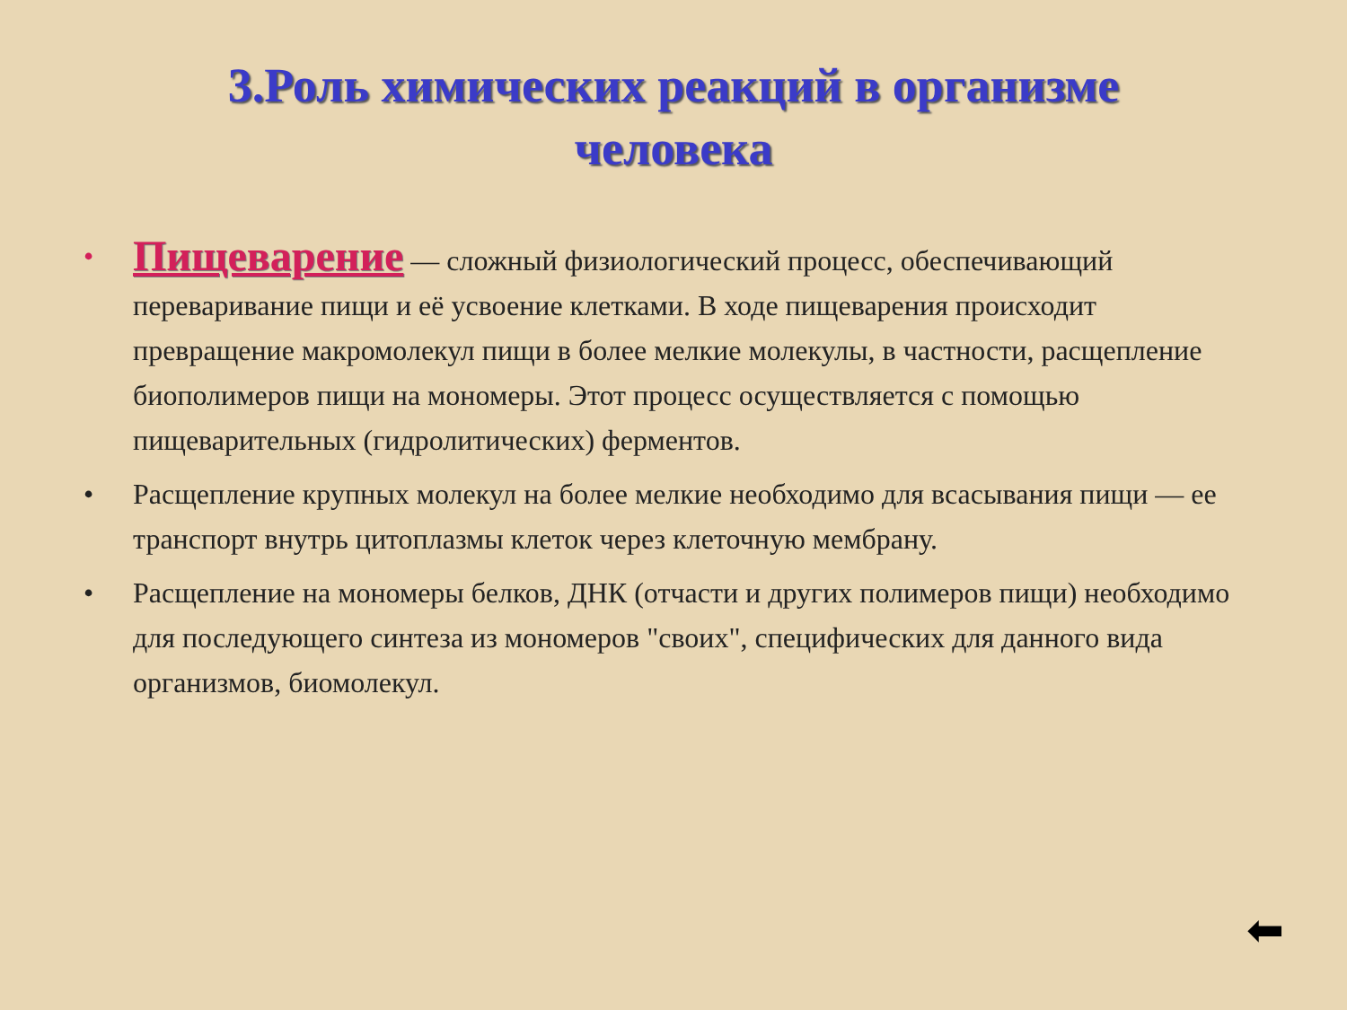3.Роль химических реакций в организме
человека
• Пищеварение — сложный физиологический процесс, обеспечивающий переваривание пищи и её усвоение клетками. В ходе пищеварения происходит превращение макромолекул пищи в более мелкие молекулы, в частности, расщепление биополимеров пищи на мономеры. Этот процесс осуществляется с помощью пищеварительных (гидролитических) ферментов.
• Расщепление крупных молекул на более мелкие необходимо для всасывания пищи — ее транспорт внутрь цитоплазмы клеток через клеточную мембрану.
• Расщепление на мономеры белков, ДНК (отчасти и других полимеров пищи) необходимо для последующего синтеза из мономеров "своих", специфических для данного вида организмов, биомолекул.
⬅